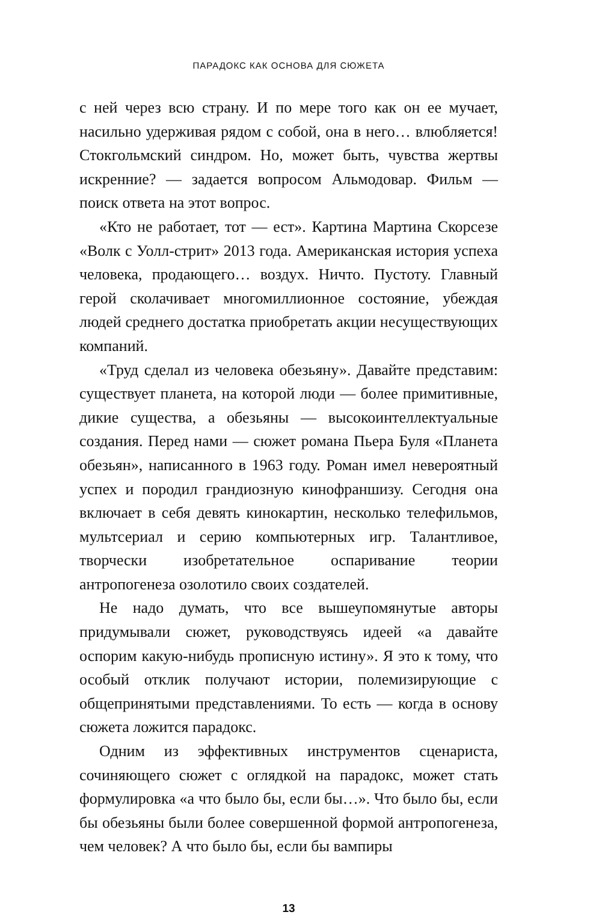ПАРАДОКС КАК ОСНОВА ДЛЯ СЮЖЕТА
с ней через всю страну. И по мере того как он ее мучает, насильно удерживая рядом с собой, она в него… влюбляется! Стокгольмский синдром. Но, может быть, чувства жертвы искренние? — задается вопросом Альмодовар. Фильм — поиск ответа на этот вопрос.
«Кто не работает, тот — ест». Картина Мартина Скорсезе «Волк с Уолл-стрит» 2013 года. Американская история успеха человека, продающего… воздух. Ничто. Пустоту. Главный герой сколачивает многомиллионное состояние, убеждая людей среднего достатка приобретать акции несуществующих компаний.
«Труд сделал из человека обезьяну». Давайте представим: существует планета, на которой люди — более примитивные, дикие существа, а обезьяны — высокоинтеллектуальные создания. Перед нами — сюжет романа Пьера Буля «Планета обезьян», написанного в 1963 году. Роман имел невероятный успех и породил грандиозную кинофраншизу. Сегодня она включает в себя девять кинокартин, несколько телефильмов, мультсериал и серию компьютерных игр. Талантливое, творчески изобретательное оспаривание теории антропогенеза озолотило своих создателей.
Не надо думать, что все вышеупомянутые авторы придумывали сюжет, руководствуясь идеей «а давайте оспорим какую-нибудь прописную истину». Я это к тому, что особый отклик получают истории, полемизирующие с общепринятыми представлениями. То есть — когда в основу сюжета ложится парадокс.
Одним из эффективных инструментов сценариста, сочиняющего сюжет с оглядкой на парадокс, может стать формулировка «а что было бы, если бы…». Что было бы, если бы обезьяны были более совершенной формой антропогенеза, чем человек? А что было бы, если бы вампиры
13